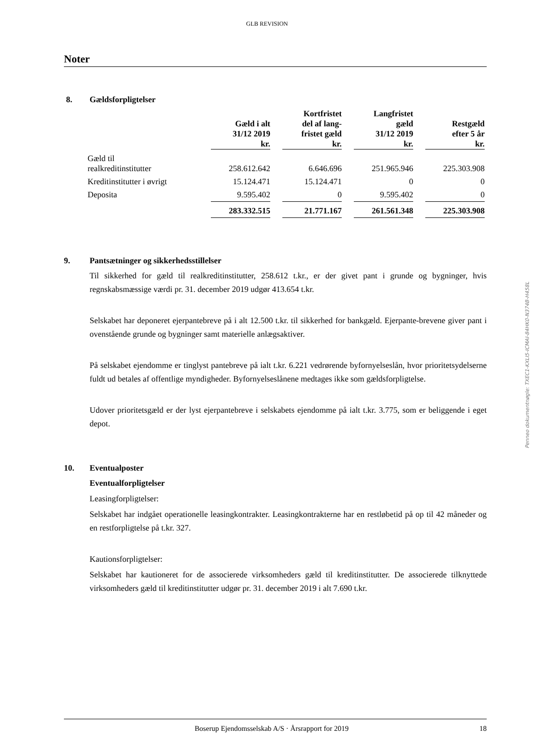GLB REVISION
Noter
8. Gældsforpligtelser
| | Gæld i alt 31/12 2019 kr. | | Kortfristet del af lang- fristet gæld kr. | | Langfristet gæld 31/12 2019 kr. | | Restgæld efter 5 år kr. |
| --- | --- | --- | --- | --- | --- | --- | --- |
| Gæld til realkreditinstitutter | 258.612.642 | | 6.646.696 | | 251.965.946 | | 225.303.908 |
| Kreditinstitutter i øvrigt | 15.124.471 | | 15.124.471 | | 0 | | 0 |
| Deposita | 9.595.402 | | 0 | | 9.595.402 | | 0 |
| | 283.332.515 | | 21.771.167 | | 261.561.348 | | 225.303.908 |
9. Pantsætninger og sikkerhedsstillelser
Til sikkerhed for gæld til realkreditinstitutter, 258.612 t.kr., er der givet pant i grunde og bygninger, hvis regnskabsmæssige værdi pr. 31. december 2019 udgør 413.654 t.kr.
Selskabet har deponeret ejerpantebreve på i alt 12.500 t.kr. til sikkerhed for bankgæld. Ejerpante-brevene giver pant i ovenstående grunde og bygninger samt materielle anlægsaktiver.
På selskabet ejendomme er tinglyst pantebreve på ialt t.kr. 6.221 vedrørende byfornyelseslån, hvor prioritetsydelserne fuldt ud betales af offentlige myndigheder. Byfornyelseslånene medtages ikke som gældsforpligtelse.
Udover prioritetsgæld er der lyst ejerpantebreve i selskabets ejendomme på ialt t.kr. 3.775, som er beliggende i eget depot.
10. Eventualposter
Eventualforpligtelser
Leasingforpligtelser:
Selskabet har indgået operationelle leasingkontrakter. Leasingkontrakterne har en restløbetid på op til 42 måneder og en restforpligtelse på t.kr. 327.
Kautionsforpligtelser:
Selskabet har kautioneret for de associerede virksomheders gæld til kreditinstitutter. De associerede tilknyttede virksomheders gæld til kreditinstitutter udgør pr. 31. december 2019 i alt 7.690 t.kr.
Penneo dokumentnøgle: TXEC1-KXLI5-ICMAI-84HK0-N374B-H458L
Boserup Ejendomsselskab A/S · Årsrapport for 2019 18